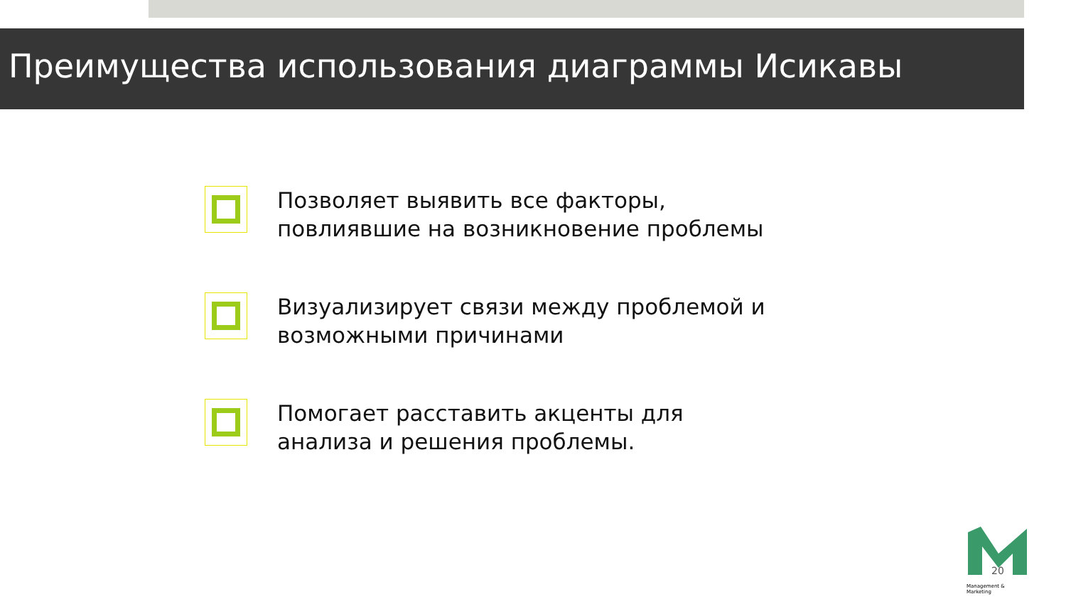Преимущества использования диаграммы Исикавы
Позволяет выявить все факторы,
повлиявшие на возникновение проблемы
Визуализирует связи между проблемой и
возможными причинами
Помогает расставить акценты для
анализа и решения проблемы.
Management & Marketing
20